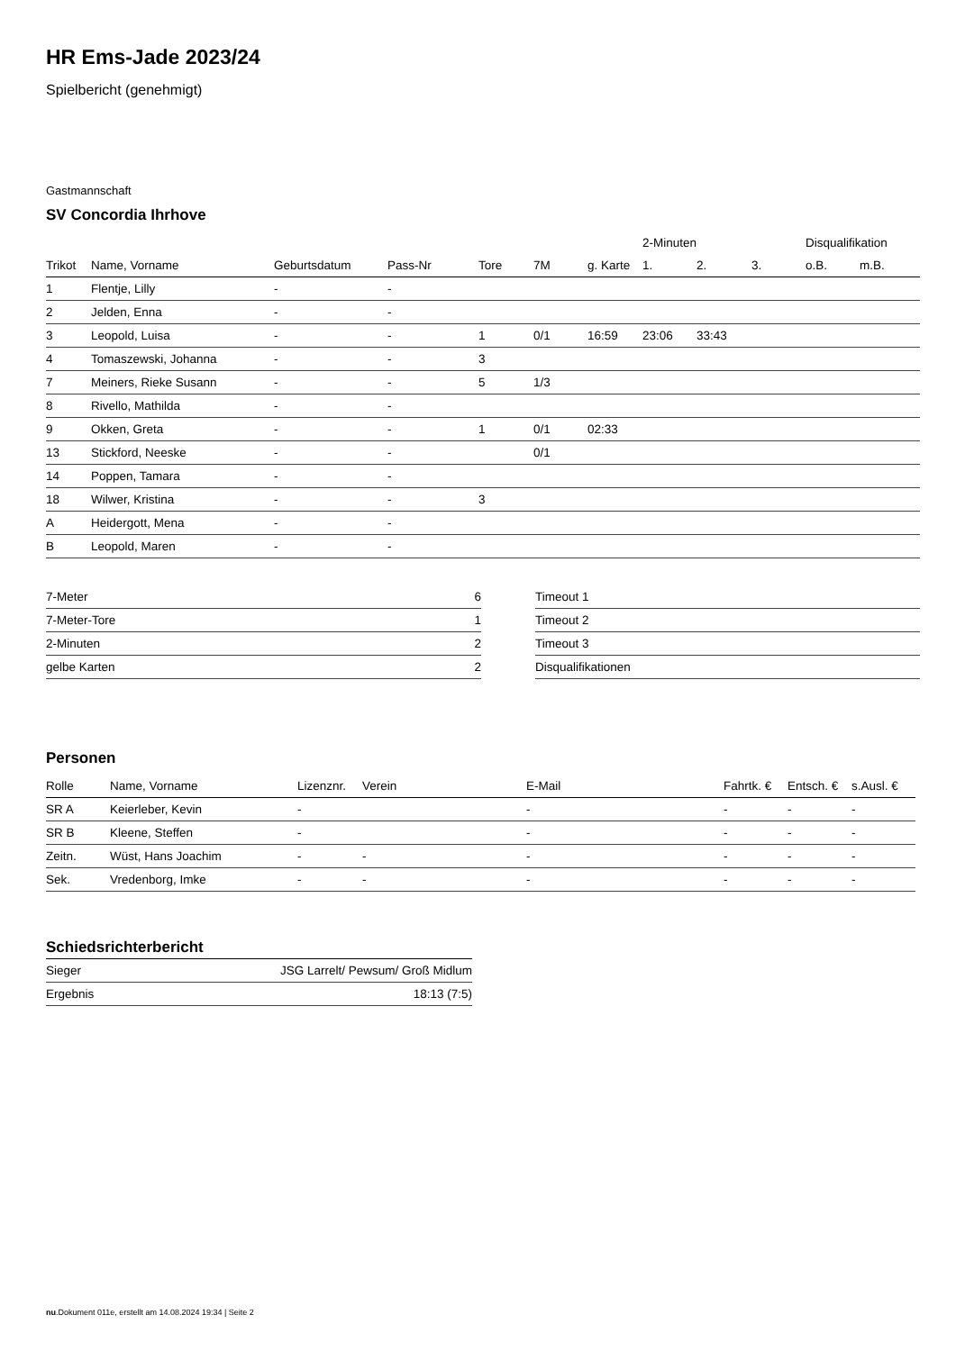HR Ems-Jade 2023/24
Spielbericht (genehmigt)
Gastmannschaft
SV Concordia Ihrhove
| | | | | | | | 2-Minuten | | | Disqualifikation | |
| --- | --- | --- | --- | --- | --- | --- | --- | --- | --- | --- | --- |
| Trikot | Name, Vorname | Geburtsdatum | Pass-Nr | Tore | 7M | g. Karte | 1. | 2. | 3. | o.B. | m.B. |
| 1 | Flentje, Lilly | - | - | | | | | | | | |
| 2 | Jelden, Enna | - | - | | | | | | | | |
| 3 | Leopold, Luisa | - | - | 1 | 0/1 | 16:59 | 23:06 | 33:43 | | | |
| 4 | Tomaszewski, Johanna | - | - | 3 | | | | | | | |
| 7 | Meiners, Rieke Susann | - | - | 5 | 1/3 | | | | | | |
| 8 | Rivello, Mathilda | - | - | | | | | | | | |
| 9 | Okken, Greta | - | - | 1 | 0/1 | 02:33 | | | | | |
| 13 | Stickford, Neeske | - | - | | 0/1 | | | | | | |
| 14 | Poppen, Tamara | - | - | | | | | | | | |
| 18 | Wilwer, Kristina | - | - | 3 | | | | | | | |
| A | Heidergott, Mena | - | - | | | | | | | | |
| B | Leopold, Maren | - | - | | | | | | | | |
| 7-Meter | 6 |
| 7-Meter-Tore | 1 |
| 2-Minuten | 2 |
| gelbe Karten | 2 |
| Timeout 1 |
| Timeout 2 |
| Timeout 3 |
| Disqualifikationen |
Personen
| Rolle | Name, Vorname | Lizenznr. | Verein | E-Mail | Fahrtk. € | Entsch. € | s.Ausl. € |
| --- | --- | --- | --- | --- | --- | --- | --- |
| SR A | Keierleber, Kevin | - | | - | - | - | - |
| SR B | Kleene, Steffen | - | | - | - | - | - |
| Zeitn. | Wüst, Hans Joachim | - | - | - | - | - | - |
| Sek. | Vredenborg, Imke | - | - | - | - | - | - |
Schiedsrichterbericht
| Sieger | JSG Larrelt/ Pewsum/ Groß Midlum |
| Ergebnis | 18:13 (7:5) |
nu.Dokument 011e, erstellt am 14.08.2024 19:34 | Seite 2